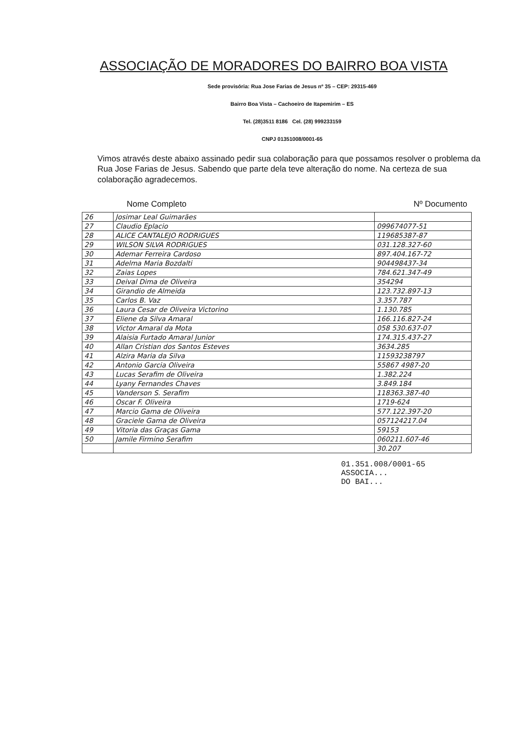ASSOCIAÇÃO DE MORADORES DO BAIRRO BOA VISTA
Sede provisória: Rua Jose Farias de Jesus nº 35 – CEP: 29315-469
Bairro Boa Vista – Cachoeiro de Itapemirim – ES
Tel. (28)3511 8186 Cel. (28) 999233159
CNPJ 01351008/0001-65
Vimos através deste abaixo assinado pedir sua colaboração para que possamos resolver o problema da Rua Jose Farias de Jesus. Sabendo que parte dela teve alteração do nome. Na certeza de sua colaboração agradecemos.
Nome Completo Nº Documento
| 26 | Josimar Leal Guimarães | |
| 27 | Claudio Eplacio | 099674077-51 |
| 28 | ALICE CANTALEJO RODRIGUES | 119685387-87 |
| 29 | WILSON SILVA RODRIGUES | 031.128.327-60 |
| 30 | Ademar Ferreira Cardoso | 897.404.167-72 |
| 31 | Adelma Maria Bozdalti | 904498437-34 |
| 32 | Zaias Lopes | 784.621.347-49 |
| 33 | Deival Dima de Oliveira | 354294 |
| 34 | Girandio de Almeida | 123.732.897-13 |
| 35 | Carlos B. Vaz | 3.357.787 |
| 36 | Laura Cesar de Oliveira Victorino | 1.130.785 |
| 37 | Eliene da Silva Amaral | 166.116.827-24 |
| 38 | Victor Amaral da Mota | 058 530.637-07 |
| 39 | Alaisia Furtado Amaral Junior | 174.315.437-27 |
| 40 | Allan Cristian dos Santos Esteves | 3634.285 |
| 41 | Alzira Maria da Silva | 11593238797 |
| 42 | Antonio Garcia Oliveira | 55867 4987-20 |
| 43 | Lucas Serafim de Oliveira | 1.382.224 |
| 44 | Lyany Fernandes Chaves | 3.849.184 |
| 45 | Vanderson S. Serafim | 118363.387-40 |
| 46 | Oscar F. Oliveira | 1719-624 |
| 47 | Marcio Gama de Oliveira | 577.122.397-20 |
| 48 | Graciele Gama de Oliveira | 057124217.04 |
| 49 | Vitoria das Graças Gama | 59153 |
| 50 | Jamile Firmino Serafim | 060211.607-46 |
| | | 30.207 |
01.351.008/0001-65
ASSOCIA...
DO BAI...